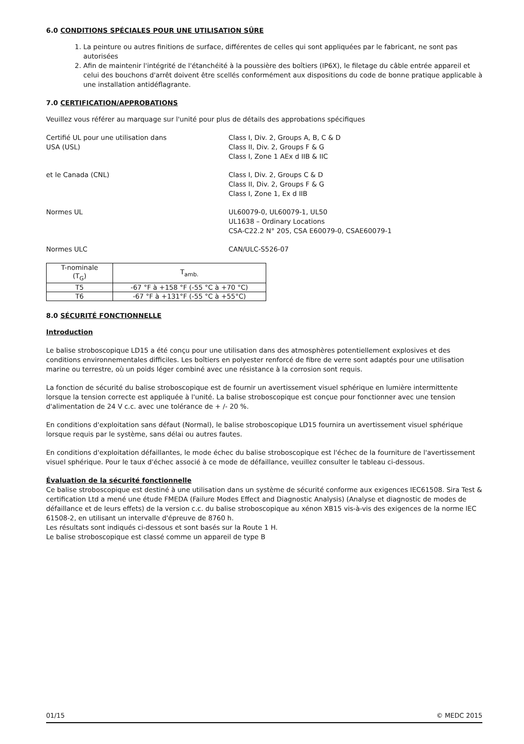6.0 CONDITIONS SPÉCIALES POUR UNE UTILISATION SÛRE
1. La peinture ou autres finitions de surface, différentes de celles qui sont appliquées par le fabricant, ne sont pas autorisées
2. Afin de maintenir l'intégrité de l'étanchéité à la poussière des boîtiers (IP6X), le filetage du câble entrée appareil et celui des bouchons d'arrêt doivent être scellés conformément aux dispositions du code de bonne pratique applicable à une installation antidéflagrante.
7.0 CERTIFICATION/APPROBATIONS
Veuillez vous référer au marquage sur l'unité pour plus de détails des approbations spécifiques
Certifié UL pour une utilisation dans
USA (USL)
Class I, Div. 2, Groups A, B, C & D
Class II, Div. 2, Groups F & G
Class I, Zone 1 AEx d IIB & IIC
et le Canada (CNL) Class I, Div. 2, Groups C & D
Class II, Div. 2, Groups F & G
Class I, Zone 1, Ex d IIB
Normes UL UL60079-0, UL60079-1, UL50
UL1638 – Ordinary Locations
CSA-C22.2 N° 205, CSA E60079-0, CSAE60079-1
Normes ULC CAN/ULC-S526-07
| T-nominale (T<sub>G</sub>) | T<sub>amb.</sub> |
| --- | --- |
| T5 | -67 °F à +158 °F (-55 °C à +70 °C) |
| T6 | -67 °F à +131°F (-55 °C à +55°C) |
8.0 SÉCURITÉ FONCTIONNELLE
Introduction
Le balise stroboscopique LD15 a été conçu pour une utilisation dans des atmosphères potentiellement explosives et des conditions environnementales difficiles. Les boîtiers en polyester renforcé de fibre de verre sont adaptés pour une utilisation marine ou terrestre, où un poids léger combiné avec une résistance à la corrosion sont requis.
La fonction de sécurité du balise stroboscopique est de fournir un avertissement visuel sphérique en lumière intermittente lorsque la tension correcte est appliquée à l'unité. La balise stroboscopique est conçue pour fonctionner avec une tension d'alimentation de 24 V c.c. avec une tolérance de + /- 20 %.
En conditions d'exploitation sans défaut (Normal), le balise stroboscopique LD15 fournira un avertissement visuel sphérique lorsque requis par le système, sans délai ou autres fautes.
En conditions d'exploitation défaillantes, le mode échec du balise stroboscopique est l'échec de la fourniture de l'avertissement visuel sphérique. Pour le taux d'échec associé à ce mode de défaillance, veuillez consulter le tableau ci-dessous.
Évaluation de la sécurité fonctionnelle
Ce balise stroboscopique est destiné à une utilisation dans un système de sécurité conforme aux exigences IEC61508. Sira Test & certification Ltd a mené une étude FMEDA (Failure Modes Effect and Diagnostic Analysis) (Analyse et diagnostic de modes de défaillance et de leurs effets) de la version c.c. du balise stroboscopique au xénon XB15 vis-à-vis des exigences de la norme IEC 61508-2, en utilisant un intervalle d'épreuve de 8760 h.
Les résultats sont indiqués ci-dessous et sont basés sur la Route 1 H.
Le balise stroboscopique est classé comme un appareil de type B
01/15 © MEDC 2015